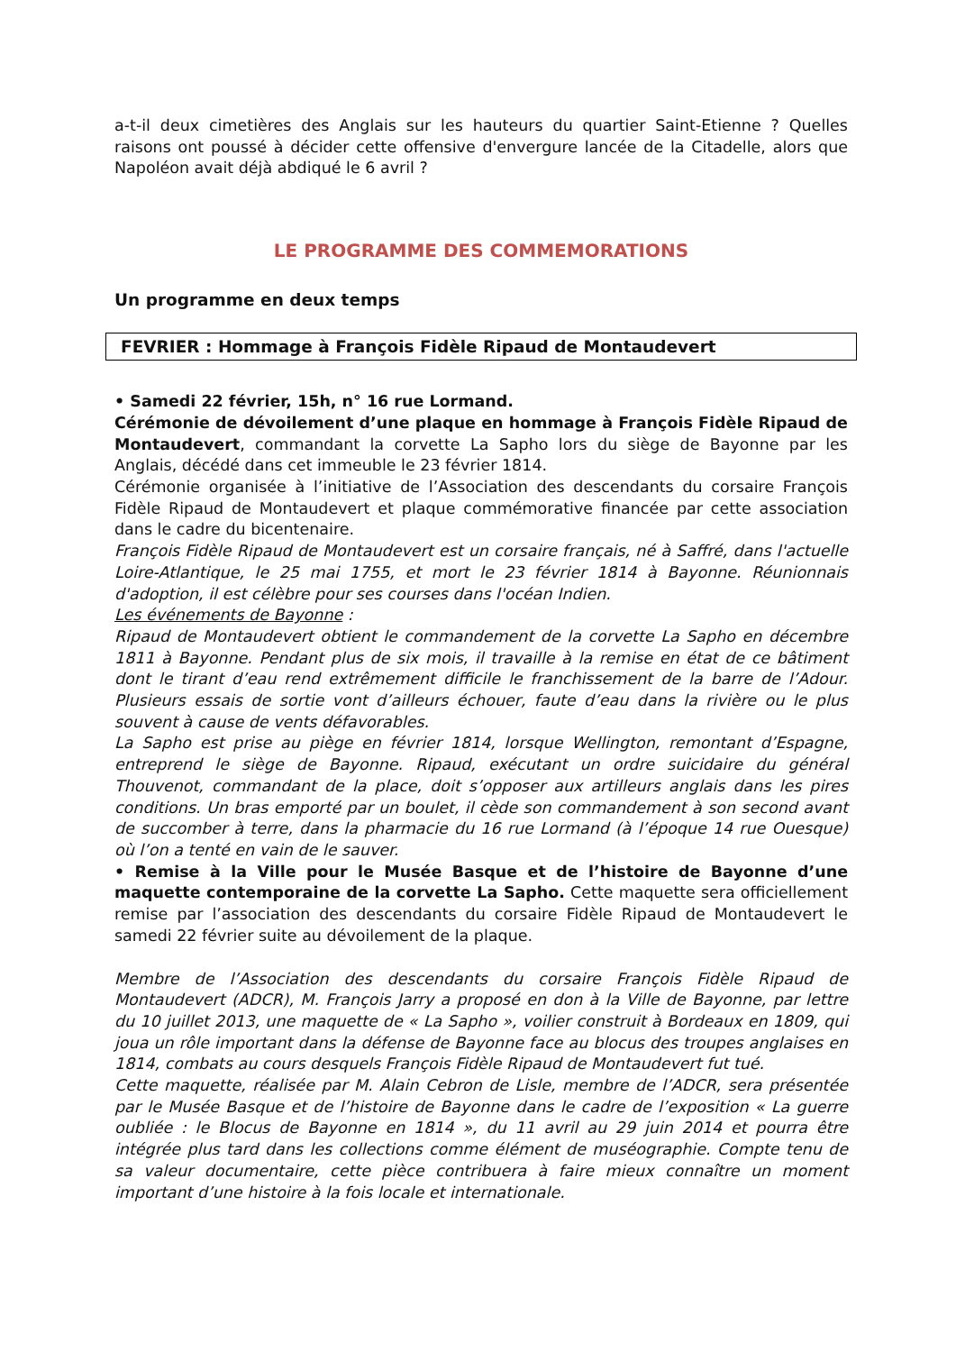a-t-il deux cimetières des Anglais sur les hauteurs du quartier Saint-Etienne ? Quelles raisons ont poussé à décider cette offensive d'envergure lancée de la Citadelle, alors que Napoléon avait déjà abdiqué le 6 avril ?
LE PROGRAMME DES COMMEMORATIONS
Un programme en deux temps
FEVRIER : Hommage à François Fidèle Ripaud de Montaudevert
• Samedi 22 février, 15h, n° 16 rue Lormand.
Cérémonie de dévoilement d’une plaque en hommage à François Fidèle Ripaud de Montaudevert, commandant la corvette La Sapho lors du siège de Bayonne par les Anglais, décédé dans cet immeuble le 23 février 1814.
Cérémonie organisée à l’initiative de l’Association des descendants du corsaire François Fidèle Ripaud de Montaudevert et plaque commémorative financée par cette association dans le cadre du bicentenaire.
François Fidèle Ripaud de Montaudevert est un corsaire français, né à Saffré, dans l'actuelle Loire-Atlantique, le 25 mai 1755, et mort le 23 février 1814 à Bayonne. Réunionnais d'adoption, il est célèbre pour ses courses dans l'océan Indien.
Les événements de Bayonne :
Ripaud de Montaudevert obtient le commandement de la corvette La Sapho en décembre 1811 à Bayonne. Pendant plus de six mois, il travaille à la remise en état de ce bâtiment dont le tirant d’eau rend extrêmement difficile le franchissement de la barre de l’Adour. Plusieurs essais de sortie vont d’ailleurs échouer, faute d’eau dans la rivière ou le plus souvent à cause de vents défavorables.
La Sapho est prise au piège en février 1814, lorsque Wellington, remontant d’Espagne, entreprend le siège de Bayonne. Ripaud, exécutant un ordre suicidaire du général Thouvenot, commandant de la place, doit s’opposer aux artilleurs anglais dans les pires conditions. Un bras emporté par un boulet, il cède son commandement à son second avant de succomber à terre, dans la pharmacie du 16 rue Lormand (à l’époque 14 rue Ouesque) où l’on a tenté en vain de le sauver.
• Remise à la Ville pour le Musée Basque et de l’histoire de Bayonne d’une maquette contemporaine de la corvette La Sapho. Cette maquette sera officiellement remise par l’association des descendants du corsaire Fidèle Ripaud de Montaudevert le samedi 22 février suite au dévoilement de la plaque.
Membre de l’Association des descendants du corsaire François Fidèle Ripaud de Montaudevert (ADCR), M. François Jarry a proposé en don à la Ville de Bayonne, par lettre du 10 juillet 2013, une maquette de « La Sapho », voilier construit à Bordeaux en 1809, qui joua un rôle important dans la défense de Bayonne face au blocus des troupes anglaises en 1814, combats au cours desquels François Fidèle Ripaud de Montaudevert fut tué.
Cette maquette, réalisée par M. Alain Cebron de Lisle, membre de l’ADCR, sera présentée par le Musée Basque et de l’histoire de Bayonne dans le cadre de l’exposition « La guerre oubliée : le Blocus de Bayonne en 1814 », du 11 avril au 29 juin 2014 et pourra être intégrée plus tard dans les collections comme élément de muséographie. Compte tenu de sa valeur documentaire, cette pièce contribuera à faire mieux connaître un moment important d’une histoire à la fois locale et internationale.